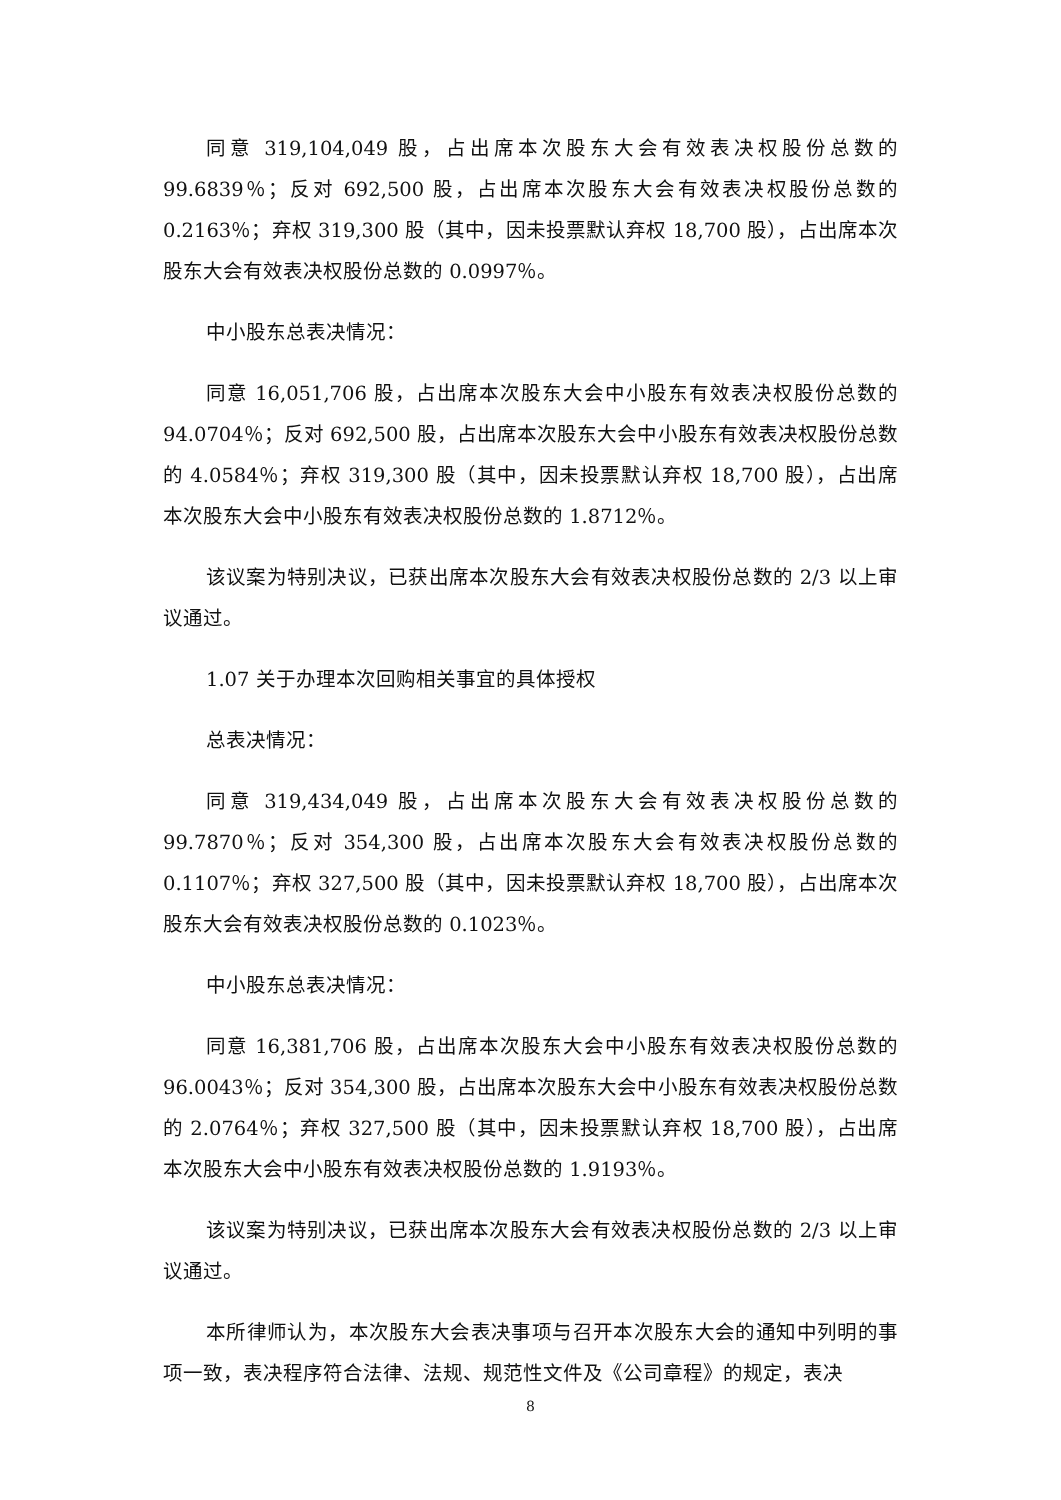同意 319,104,049 股，占出席本次股东大会有效表决权股份总数的 99.6839％；反对 692,500 股，占出席本次股东大会有效表决权股份总数的 0.2163％；弃权 319,300 股（其中，因未投票默认弃权 18,700 股），占出席本次股东大会有效表决权股份总数的 0.0997％。
中小股东总表决情况：
同意 16,051,706 股，占出席本次股东大会中小股东有效表决权股份总数的 94.0704％；反对 692,500 股，占出席本次股东大会中小股东有效表决权股份总数的 4.0584％；弃权 319,300 股（其中，因未投票默认弃权 18,700 股），占出席本次股东大会中小股东有效表决权股份总数的 1.8712％。
该议案为特别决议，已获出席本次股东大会有效表决权股份总数的 2/3 以上审议通过。
1.07 关于办理本次回购相关事宜的具体授权
总表决情况：
同意 319,434,049 股，占出席本次股东大会有效表决权股份总数的 99.7870％；反对 354,300 股，占出席本次股东大会有效表决权股份总数的 0.1107％；弃权 327,500 股（其中，因未投票默认弃权 18,700 股），占出席本次股东大会有效表决权股份总数的 0.1023％。
中小股东总表决情况：
同意 16,381,706 股，占出席本次股东大会中小股东有效表决权股份总数的 96.0043％；反对 354,300 股，占出席本次股东大会中小股东有效表决权股份总数的 2.0764％；弃权 327,500 股（其中，因未投票默认弃权 18,700 股），占出席本次股东大会中小股东有效表决权股份总数的 1.9193％。
该议案为特别决议，已获出席本次股东大会有效表决权股份总数的 2/3 以上审议通过。
本所律师认为，本次股东大会表决事项与召开本次股东大会的通知中列明的事项一致，表决程序符合法律、法规、规范性文件及《公司章程》的规定，表决
8